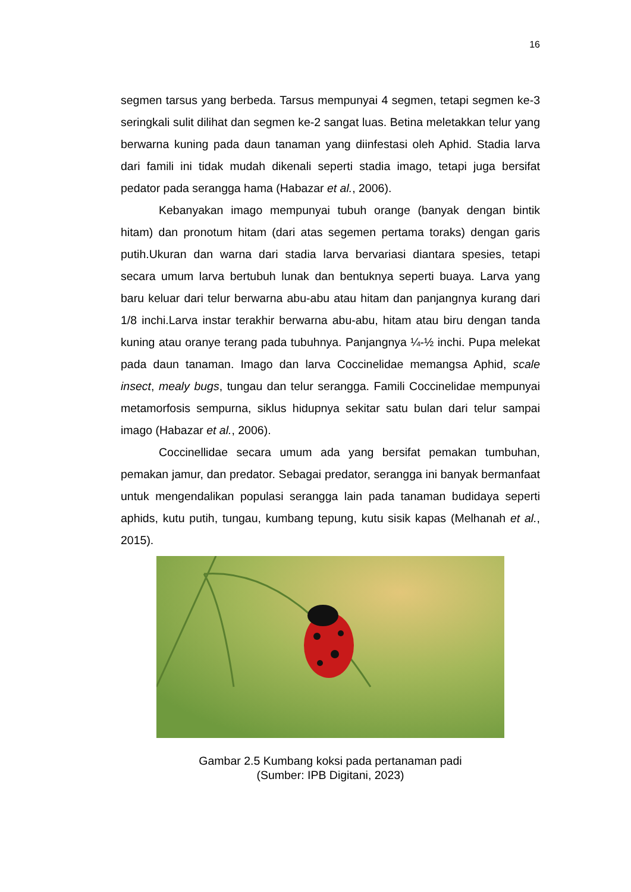16
segmen tarsus yang berbeda. Tarsus mempunyai 4 segmen, tetapi segmen ke-3 seringkali sulit dilihat dan segmen ke-2 sangat luas. Betina meletakkan telur yang berwarna kuning pada daun tanaman yang diinfestasi oleh Aphid. Stadia larva dari famili ini tidak mudah dikenali seperti stadia imago, tetapi juga bersifat pedator pada serangga hama (Habazar et al., 2006).
Kebanyakan imago mempunyai tubuh orange (banyak dengan bintik hitam) dan pronotum hitam (dari atas segemen pertama toraks) dengan garis putih.Ukuran dan warna dari stadia larva bervariasi diantara spesies, tetapi secara umum larva bertubuh lunak dan bentuknya seperti buaya. Larva yang baru keluar dari telur berwarna abu-abu atau hitam dan panjangnya kurang dari 1/8 inchi.Larva instar terakhir berwarna abu-abu, hitam atau biru dengan tanda kuning atau oranye terang pada tubuhnya. Panjangnya ¼-½ inchi. Pupa melekat pada daun tanaman. Imago dan larva Coccinelidae memangsa Aphid, scale insect, mealy bugs, tungau dan telur serangga. Famili Coccinelidae mempunyai metamorfosis sempurna, siklus hidupnya sekitar satu bulan dari telur sampai imago (Habazar et al., 2006).
Coccinellidae secara umum ada yang bersifat pemakan tumbuhan, pemakan jamur, dan predator. Sebagai predator, serangga ini banyak bermanfaat untuk mengendalikan populasi serangga lain pada tanaman budidaya seperti aphids, kutu putih, tungau, kumbang tepung, kutu sisik kapas (Melhanah et al., 2015).
Gambar 2.5 Kumbang koksi pada pertanaman padi
(Sumber: IPB Digitani, 2023)